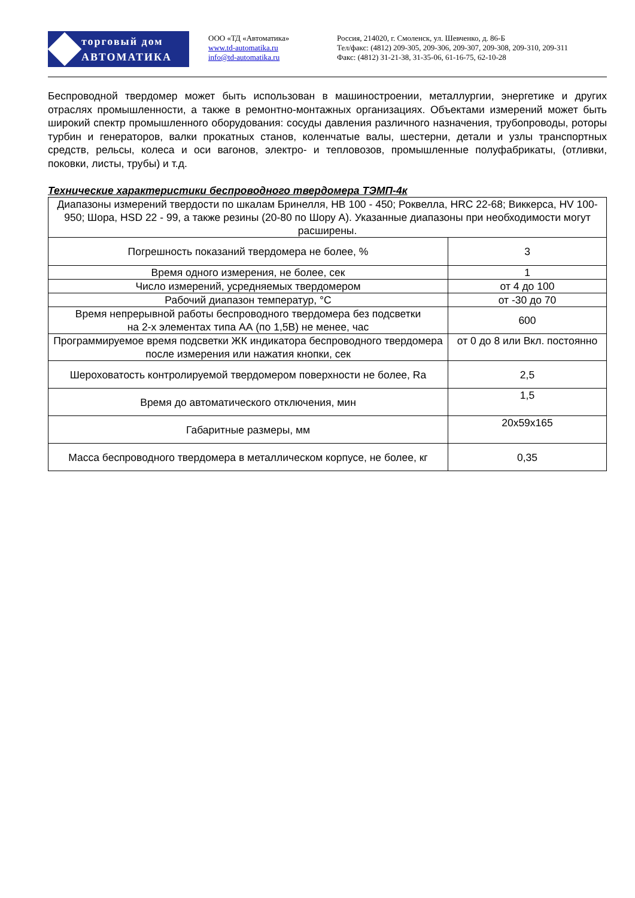торговый дом
АВТОМАТИКА
ООО «ТД «Автоматика»
www.td-automatika.ru
info@td-automatika.ru
Россия, 214020, г. Смоленск, ул. Шевченко, д. 86-Б
Тел/факс: (4812) 209-305, 209-306, 209-307, 209-308, 209-310, 209-311
Факс: (4812) 31-21-38, 31-35-06, 61-16-75, 62-10-28
Беспроводной твердомер может быть использован в машиностроении, металлургии, энергетике и других отраслях промышленности, а также в ремонтно-монтажных организациях. Объектами измерений может быть широкий спектр промышленного оборудования: сосуды давления различного назначения, трубопроводы, роторы турбин и генераторов, валки прокатных станов, коленчатые валы, шестерни, детали и узлы транспортных средств, рельсы, колеса и оси вагонов, электро- и тепловозов, промышленные полуфабрикаты, (отливки, поковки, листы, трубы) и т.д.
Технические характеристики беспроводного твердомера ТЭМП-4к
| Диапазоны измерений твердости по шкалам Бринелля, НВ 100 - 450; Роквелла, HRC 22-68; Виккерса, HV 100-950; Шора, HSD 22 - 99, а также резины (20-80 по Шору А). Указанные диапазоны при необходимости могут расширены. | |
| Погрешность показаний твердомера не более, % | 3 |
| Время одного измерения, не более, сек | 1 |
| Число измерений, усредняемых твердомером | от 4 до 100 |
| Рабочий диапазон температур, °С | от -30 до 70 |
| Время непрерывной работы беспроводного твердомера без подсветки на 2-х элементах типа АА (по 1,5В) не менее, час | 600 |
| Программируемое время подсветки ЖК индикатора беспроводного твердомера после измерения или нажатия кнопки, сек | от 0 до 8 или Вкл. постоянно |
| Шероховатость контролируемой твердомером поверхности не более, Ra | 2,5 |
| Время до автоматического отключения, мин | 1,5 |
| Габаритные размеры, мм | 20х59х165 |
| Масса беспроводного твердомера в металлическом корпусе, не более, кг | 0,35 |